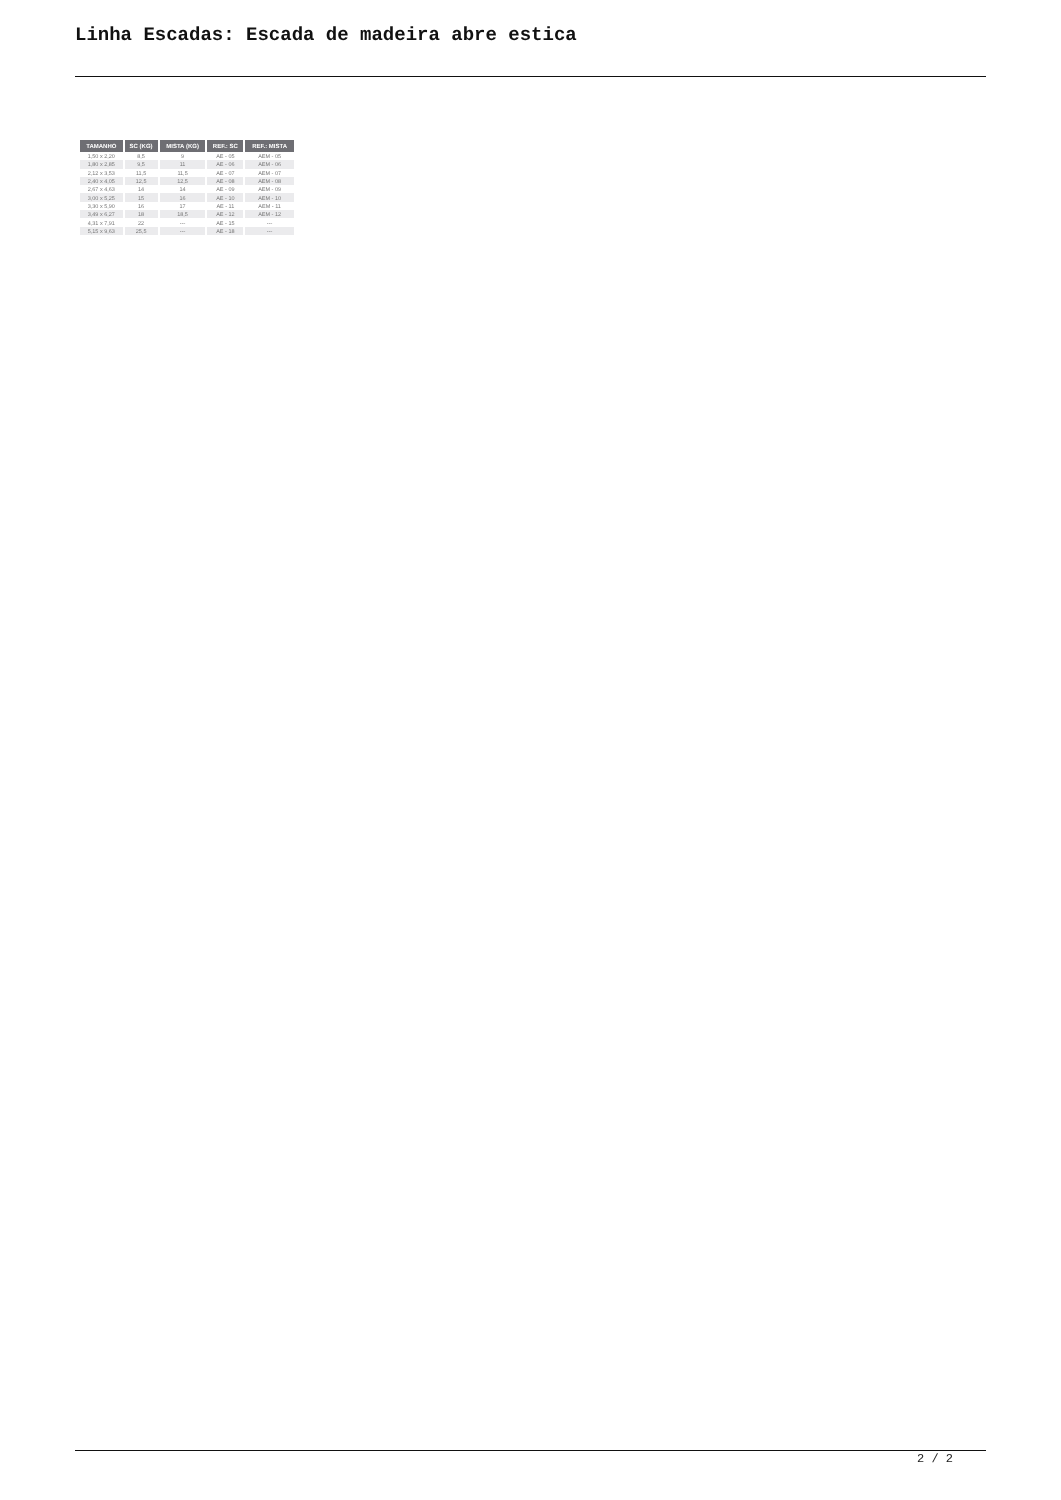Linha Escadas: Escada de madeira abre estica
| TAMANHO | SC (KG) | MISTA (KG) | REF.: SC | REF.: MISTA |
| --- | --- | --- | --- | --- |
| 1,50 x 2,20 | 8,5 | 9 | AE - 05 | AEM - 05 |
| 1,80 x 2,85 | 9,5 | 11 | AE - 06 | AEM - 06 |
| 2,12 x 3,53 | 11,5 | 11,5 | AE - 07 | AEM - 07 |
| 2,40 x 4,05 | 12,5 | 12,5 | AE - 08 | AEM - 08 |
| 2,67 x 4,63 | 14 | 14 | AE - 09 | AEM - 09 |
| 3,00 x 5,25 | 15 | 16 | AE - 10 | AEM - 10 |
| 3,30 x 5,90 | 16 | 17 | AE - 11 | AEM - 11 |
| 3,49 x 6,27 | 18 | 18,5 | AE - 12 | AEM - 12 |
| 4,31 x 7,91 | 22 | --- | AE - 15 | --- |
| 5,15 x 9,63 | 25,5 | --- | AE - 18 | --- |
2 / 2